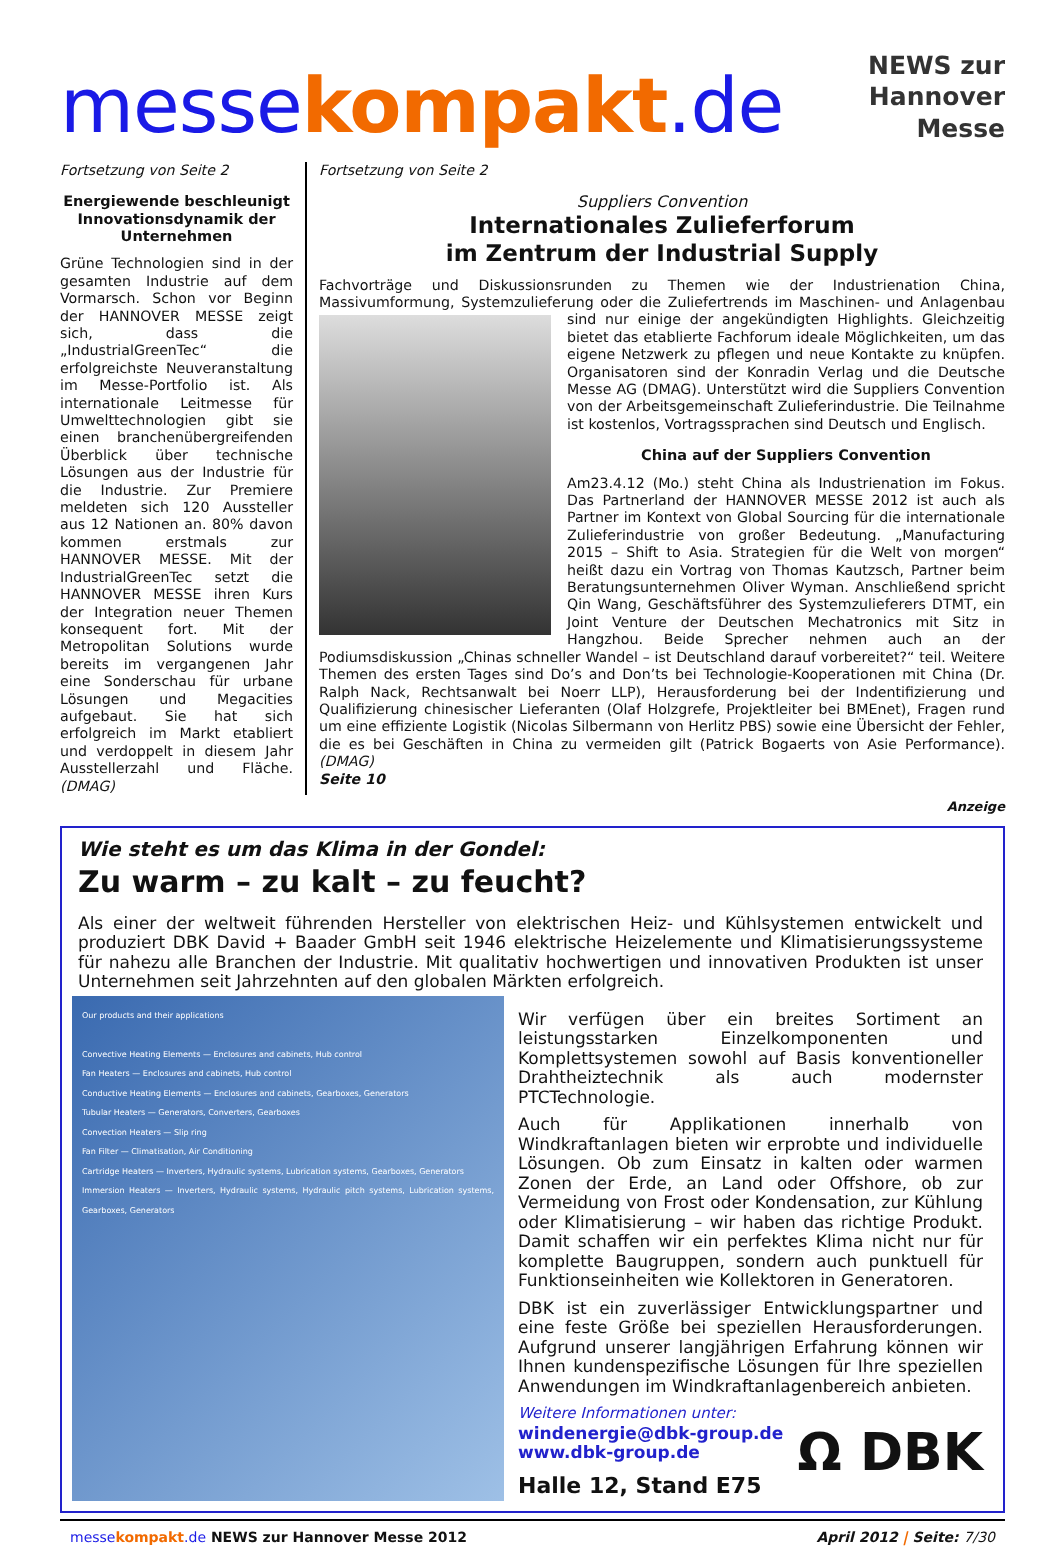messekompakt.de
NEWS zur
Hannover Messe
Fortsetzung von Seite 2
Energiewende beschleunigt Innovations­dynamik der Unternehmen
Grüne Technologien sind in der gesamten Industrie auf dem Vormarsch. Schon vor Beginn der HANNOVER MESSE zeigt sich, dass die „IndustrialGreenTec“ die erfolgreichste Neuveranstaltung im Messe-Portfolio ist. Als internationale Leitmesse für Umwelttechnologien gibt sie einen branchenübergreifenden Überblick über technische Lösungen aus der Industrie für die Industrie. Zur Premiere meldeten sich 120 Aussteller aus 12 Nationen an. 80% davon kommen erstmals zur HANNOVER MESSE. Mit der IndustrialGreenTec setzt die HANNOVER MESSE ihren Kurs der Integration neuer Themen konsequent fort. Mit der Metropolitan Solutions wurde bereits im vergangenen Jahr eine Sonderschau für urbane Lösungen und Megacities aufgebaut. Sie hat sich erfolgreich im Markt etabliert und verdoppelt in diesem Jahr Ausstellerzahl und Fläche. (DMAG)
Fortsetzung von Seite 2
Suppliers Convention
Internationales Zulieferforum
im Zentrum der Industrial Supply
Fachvorträge und Diskussionsrunden zu Themen wie der Industrienation China, Massivumformung, Systemzulieferung oder die Zuliefertrends im Maschinen- und Anlagenbau sind nur einige der angekündigten Highlights.
Gleichzeitig bietet das etablierte Fachforum ideale Möglichkeiten, um das eigene Netzwerk zu pflegen und neue Kontakte zu knüpfen. Organisatoren sind der Konradin Verlag und die Deutsche Messe AG (DMAG). Unterstützt wird die Suppliers Convention von der Arbeitsgemeinschaft Zulieferindustrie. Die Teilnahme ist kostenlos, Vortragssprachen sind Deutsch und Englisch.
China auf der Suppliers Convention
Am23.4.12 (Mo.) steht China als Industrienation im Fokus. Das Partnerland der HANNOVER MESSE 2012 ist auch als Partner im Kontext von Global Sourcing für die internationale Zulieferindustrie von großer Bedeutung. „Manufacturing 2015 – Shift to Asia. Strategien für die Welt von morgen“ heißt dazu ein Vortrag von Thomas Kautzsch, Partner beim Beratungsunternehmen Oliver Wyman. Anschließend spricht Qin Wang, Geschäftsführer des Systemzulieferers DTMT, ein Joint Venture der Deutschen Mechatronics mit Sitz in Hangzhou. Beide Sprecher nehmen auch an der Podiumsdiskussion „Chinas schneller Wandel – ist Deutschland darauf vorbereitet?“ teil. Weitere Themen des ersten Tages sind Do’s and Don’ts bei Technologie-Kooperationen mit China (Dr. Ralph Nack, Rechtsanwalt bei Noerr LLP), Herausforderung bei der Indentifizierung und Qualifizierung chinesischer Lieferanten (Olaf Holzgrefe, Projektleiter bei BMEnet), Fragen rund um eine effiziente Logistik (Nicolas Silbermann von Herlitz PBS) sowie eine Übersicht der Fehler, die es bei Geschäften in China zu vermeiden gilt (Patrick Bogaerts von Asie Performance). (DMAG)
Seite 10
Anzeige
Wie steht es um das Klima in der Gondel:
Zu warm – zu kalt – zu feucht?
Als einer der weltweit führenden Hersteller von elektrischen Heiz- und Kühlsystemen entwickelt und produziert DBK David + Baader GmbH seit 1946 elektrische Heizelemente und Klimatisierungssysteme für nahezu alle Branchen der Industrie. Mit qualitativ hochwertigen und innovativen Produkten ist unser Unternehmen seit Jahrzehnten auf den globalen Märkten erfolgreich.
Our products and their applications
Convective Heating Elements — Enclosures and cabinets, Hub control
Fan Heaters — Enclosures and cabinets, Hub control
Conductive Heating Elements — Enclosures and cabinets, Gearboxes, Generators
Tubular Heaters — Generators, Converters, Gearboxes
Convection Heaters — Slip ring
Fan Filter — Climatisation, Air Conditioning
Cartridge Heaters — Inverters, Hydraulic systems, Lubrication systems, Gearboxes, Generators
Immersion Heaters — Inverters, Hydraulic systems, Hydraulic pitch systems, Lubrication systems, Gearboxes, Generators
Wir verfügen über ein breites Sortiment an leistungsstarken Einzelkomponenten und Komplettsystemen sowohl auf Basis konventioneller Drahtheiztechnik als auch modernster PTCTechnologie.
Auch für Applikationen innerhalb von Windkraftanlagen bieten wir erprobte und individuelle Lösungen. Ob zum Einsatz in kalten oder warmen Zonen der Erde, an Land oder Offshore, ob zur Vermeidung von Frost oder Kondensation, zur Kühlung oder Klimatisierung – wir haben das richtige Produkt. Damit schaffen wir ein perfektes Klima nicht nur für komplette Baugruppen, sondern auch punktuell für Funktionseinheiten wie Kollektoren in Generatoren.
DBK ist ein zuverlässiger Entwicklungspartner und eine feste Größe bei speziellen Herausforderungen. Aufgrund unserer langjährigen Erfahrung können wir Ihnen kundenspezifische Lösungen für Ihre speziellen Anwendungen im Windkraftanlagenbereich anbieten.
Weitere Informationen unter:
windenergie@dbk-group.de
www.dbk-group.de
Halle 12, Stand E75
Ω DBK
messe kompakt.de NEWS zur Hannover Messe 2012 April 2012 | Seite: 7/30